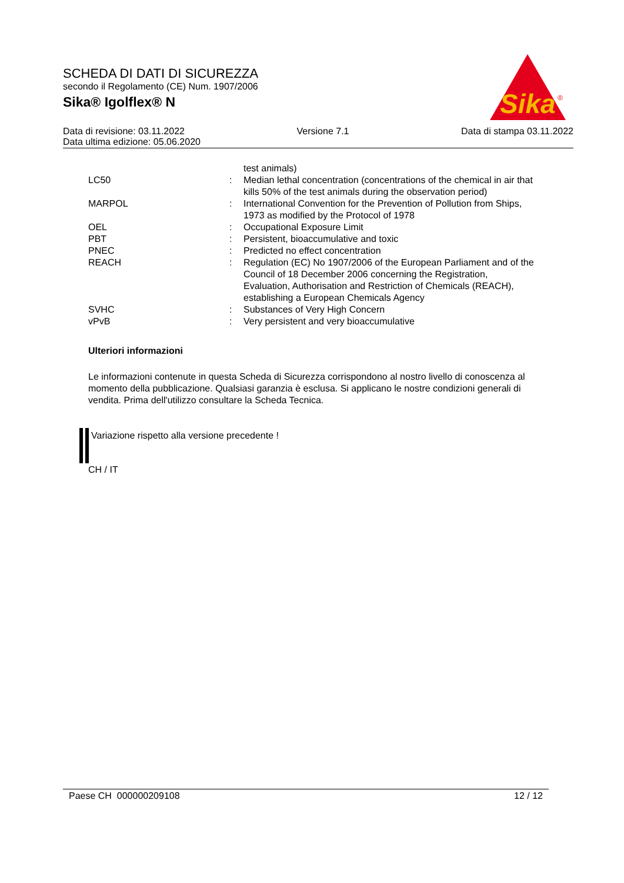SCHEDA DI DATI DI SICUREZZA
secondo il Regolamento (CE) Num. 1907/2006
Sika® Igolflex® N
Sika
®
Data di revisione: 03.11.2022 Versione 7.1 Data di stampa 03.11.2022
Data ultima edizione: 05.06.2020
| | | test animals) |
| LC50 | : | Median lethal concentration (concentrations of the chemical in air that kills 50% of the test animals during the observation period) |
| MARPOL | : | International Convention for the Prevention of Pollution from Ships, 1973 as modified by the Protocol of 1978 |
| OEL | : | Occupational Exposure Limit |
| PBT | : | Persistent, bioaccumulative and toxic |
| PNEC | : | Predicted no effect concentration |
| REACH | : | Regulation (EC) No 1907/2006 of the European Parliament and of the Council of 18 December 2006 concerning the Registration, Evaluation, Authorisation and Restriction of Chemicals (REACH), establishing a European Chemicals Agency |
| SVHC | : | Substances of Very High Concern |
| vPvB | : | Very persistent and very bioaccumulative |
Ulteriori informazioni
Le informazioni contenute in questa Scheda di Sicurezza corrispondono al nostro livello di conoscenza al momento della pubblicazione. Qualsiasi garanzia è esclusa. Si applicano le nostre condizioni generali di vendita. Prima dell'utilizzo consultare la Scheda Tecnica.
Variazione rispetto alla versione precedente !
CH / IT
Paese CH 000000209108 12 / 12